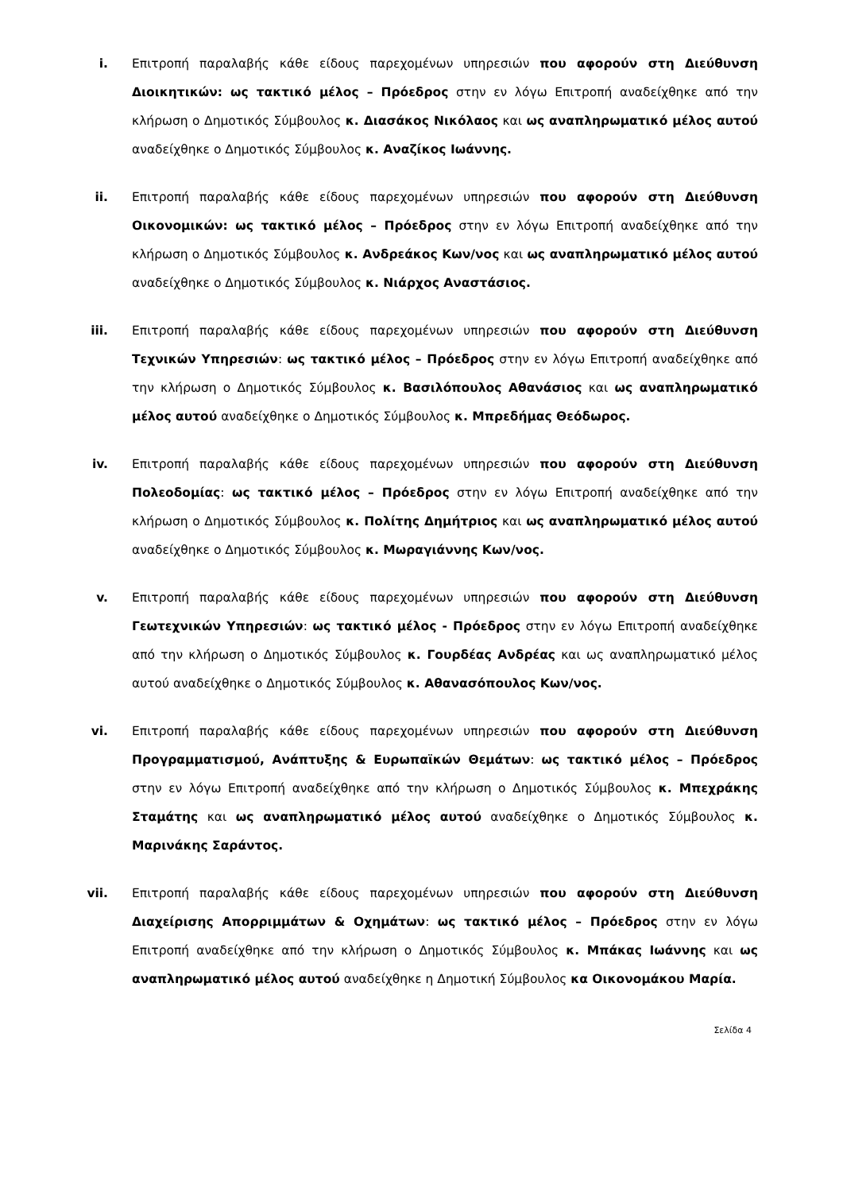i. Επιτροπή παραλαβής κάθε είδους παρεχομένων υπηρεσιών που αφορούν στη Διεύθυνση Διοικητικών: ως τακτικό μέλος – Πρόεδρος στην εν λόγω Επιτροπή αναδείχθηκε από την κλήρωση ο Δημοτικός Σύμβουλος κ. Διασάκος Νικόλαος και ως αναπληρωματικό μέλος αυτού αναδείχθηκε ο Δημοτικός Σύμβουλος κ. Αναζίκος Ιωάννης.
ii. Επιτροπή παραλαβής κάθε είδους παρεχομένων υπηρεσιών που αφορούν στη Διεύθυνση Οικονομικών: ως τακτικό μέλος – Πρόεδρος στην εν λόγω Επιτροπή αναδείχθηκε από την κλήρωση ο Δημοτικός Σύμβουλος κ. Ανδρεάκος Κων/νος και ως αναπληρωματικό μέλος αυτού αναδείχθηκε ο Δημοτικός Σύμβουλος κ. Νιάρχος Αναστάσιος.
iii. Επιτροπή παραλαβής κάθε είδους παρεχομένων υπηρεσιών που αφορούν στη Διεύθυνση Τεχνικών Υπηρεσιών: ως τακτικό μέλος – Πρόεδρος στην εν λόγω Επιτροπή αναδείχθηκε από την κλήρωση ο Δημοτικός Σύμβουλος κ. Βασιλόπουλος Αθανάσιος και ως αναπληρωματικό μέλος αυτού αναδείχθηκε ο Δημοτικός Σύμβουλος κ. Μπρεδήμας Θεόδωρος.
iv. Επιτροπή παραλαβής κάθε είδους παρεχομένων υπηρεσιών που αφορούν στη Διεύθυνση Πολεοδομίας: ως τακτικό μέλος – Πρόεδρος στην εν λόγω Επιτροπή αναδείχθηκε από την κλήρωση ο Δημοτικός Σύμβουλος κ. Πολίτης Δημήτριος και ως αναπληρωματικό μέλος αυτού αναδείχθηκε ο Δημοτικός Σύμβουλος κ. Μωραγιάννης Κων/νος.
v. Επιτροπή παραλαβής κάθε είδους παρεχομένων υπηρεσιών που αφορούν στη Διεύθυνση Γεωτεχνικών Υπηρεσιών: ως τακτικό μέλος - Πρόεδρος στην εν λόγω Επιτροπή αναδείχθηκε από την κλήρωση ο Δημοτικός Σύμβουλος κ. Γουρδέας Ανδρέας και ως αναπληρωματικό μέλος αυτού αναδείχθηκε ο Δημοτικός Σύμβουλος κ. Αθανασόπουλος Κων/νος.
vi. Επιτροπή παραλαβής κάθε είδους παρεχομένων υπηρεσιών που αφορούν στη Διεύθυνση Προγραμματισμού, Ανάπτυξης & Ευρωπαϊκών Θεμάτων: ως τακτικό μέλος – Πρόεδρος στην εν λόγω Επιτροπή αναδείχθηκε από την κλήρωση ο Δημοτικός Σύμβουλος κ. Μπεχράκης Σταμάτης και ως αναπληρωματικό μέλος αυτού αναδείχθηκε ο Δημοτικός Σύμβουλος κ. Μαρινάκης Σαράντος.
vii. Επιτροπή παραλαβής κάθε είδους παρεχομένων υπηρεσιών που αφορούν στη Διεύθυνση Διαχείρισης Απορριμμάτων & Οχημάτων: ως τακτικό μέλος – Πρόεδρος στην εν λόγω Επιτροπή αναδείχθηκε από την κλήρωση ο Δημοτικός Σύμβουλος κ. Μπάκας Ιωάννης και ως αναπληρωματικό μέλος αυτού αναδείχθηκε η Δημοτική Σύμβουλος κα Οικονομάκου Μαρία.
Σελίδα 4